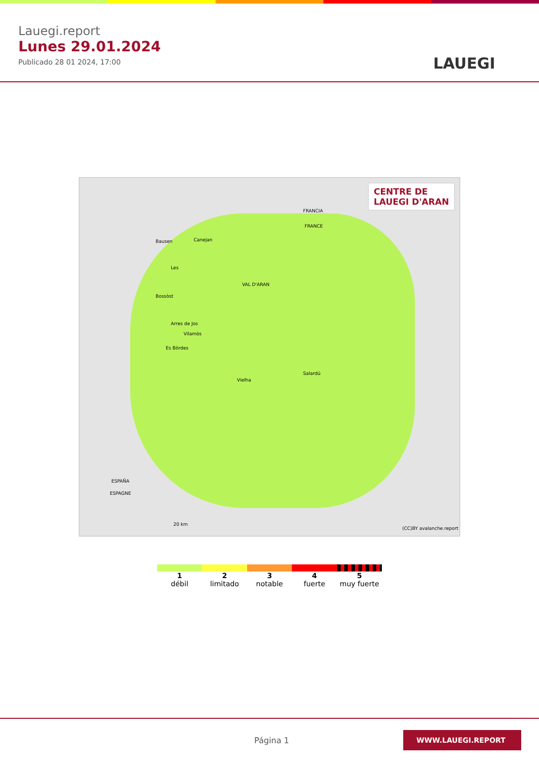Lauegi.report
Lunes 29.01.2024
Publicado 28 01 2024, 17:00
LAUEGI
CENTRE DE
LAUEGI D'ARAN
FRANCIA
FRANCE
Bausen Canejan
Les
VAL D'ARAN
Bossòst
Arres de Jos
Vilamòs
Es Bòrdes
Salardú
Vielha
ESPAÑA
ESPAGNE
20 km
(CC)BY avalanche.report
1
débil
2
limitado
3
notable
4
fuerte
5
muy fuerte
Página 1
WWW.LAUEGI.REPORT